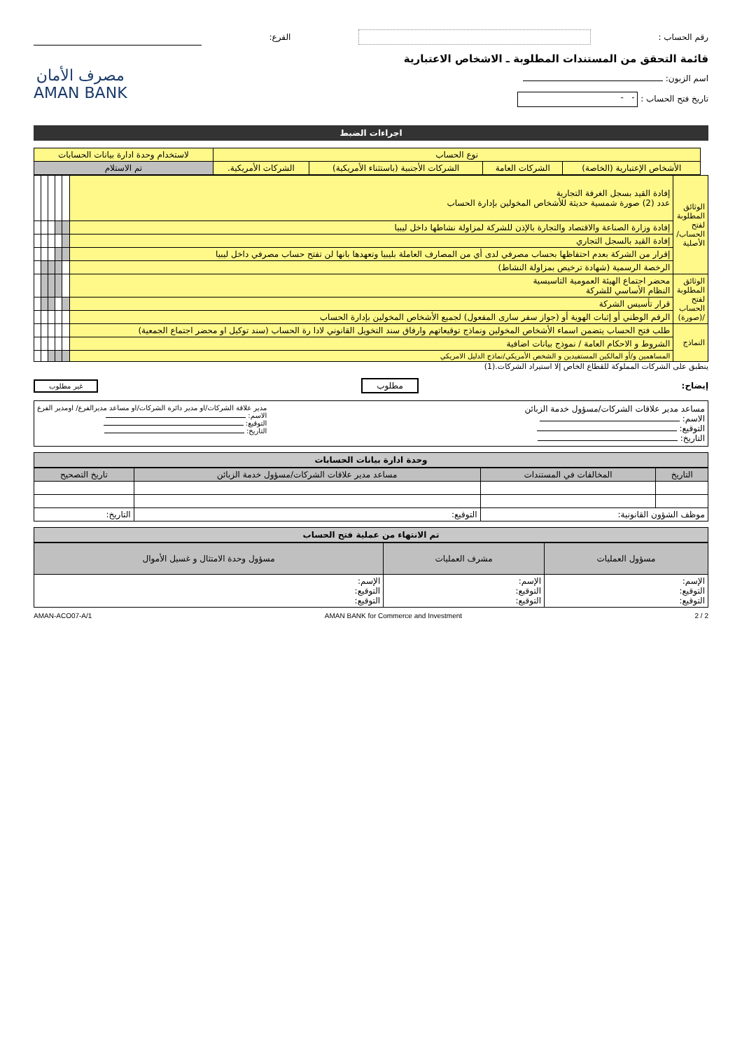رقم الحساب : الفرع:
قائمة التحقق من المستندات المطلوبة ـ الاشخاص الاعتبارية
اسم الزبون:
تاريخ فتح الحساب : - -
مصرف الأمان
AMAN BANK
اجراءات الضبط
| | نوع الحساب | | | | لاستخدام وحدة ادارة بيانات الحسابات |
| | الأشخاص الإعتبارية (الخاصة) | الشركات العامة | الشركات الأجنبية (باستثناء الأمريكية) | الشركات الأمريكية. | تم الاستلام |
| الوثائق المطلوبة لفتح الحساب/ الأصلية | إفادة القيد بسجل الغرفة التجارية عدد (2) صورة شمسية حديثة للأشخاص المخولين بإدارة الحساب | | | | | |
| | إفادة وزارة الصناعة والاقتصاد والتجارة بالإذن للشركة لمزاولة نشاطها داخل ليبيا | | | | | |
| | إفادة القيد بالسجل التجاري | | | | | |
| | إقرار من الشركة بعدم احتفاظها بحساب مصرفي لدى أي من المصارف العاملة بليبيا وتعهدها بانها لن تفتح حساب مصرفي داخل ليبيا | | | | | |
| | الرخصة الرسمية (شهادة ترخيص بمزاولة النشاط) | | | | | |
| الوثائق المطلوبة لفتح الحساب /(صورة) | محضر اجتماع الهيئة العمومية التاسيسية النظام الأساسي للشركة | | | | | |
| | قرار تأسيس الشركة | | | | | |
| | الرقم الوطني أو إثبات الهوية أو (جواز سفر سارى المفعول) لجميع الأشخاص المخولين بإدارة الحساب | | | | | |
| النماذج | طلب فتح الحساب يتضمن اسماء الأشخاص المخولين ونماذج توقيعاتهم وارفاق سند التخويل القانوني لادا رة الحساب (سند توكيل او محضر اجتماع الجمعية) | | | | | |
| | الشروط و الاحكام العامة / نموذج بيانات اضافية | | | | | |
| | المساهمين و/أو المالكين المستفيدين و الشخص الأمريكي/نماذج الدليل الامريكي | | | | | |
ينطبق على الشركات المملوكة للقطاع الخاص إلا استيراد الشركات.(1)
إيضاح: مطلوب غير مطلوب
مساعد مدير علاقات الشركات/مسؤول خدمة الزبائن
الاسم:
التوقيع:
التاريخ:
مدير علاقة الشركات/او مدير دائرة الشركات/او مساعد مديرالفرع/ اومدير الفرع
الاسم:
التوقيع:
التاريخ:
وحدة ادارة بيانات الحسابات
| التاريخ | المخالفات في المستندات | مساعد مدير علاقات الشركات/مسؤول خدمة الزبائن | تاريخ التصحيح |
| موظف الشؤون القانونية: | | التوقيع: | التاريخ: |
تم الانتهاء من عملية فتح الحساب
| مسؤول العمليات | مشرف العمليات | مسؤول وحدة الامتثال و غسيل الأموال |
| الإسم: التوقيع: التوقيع: | الإسم: التوقيع: التوقيع: | الإسم: التوقيع: التوقيع: |
2 / 2 AMAN BANK for Commerce and Investment AMAN-ACO07-A/1